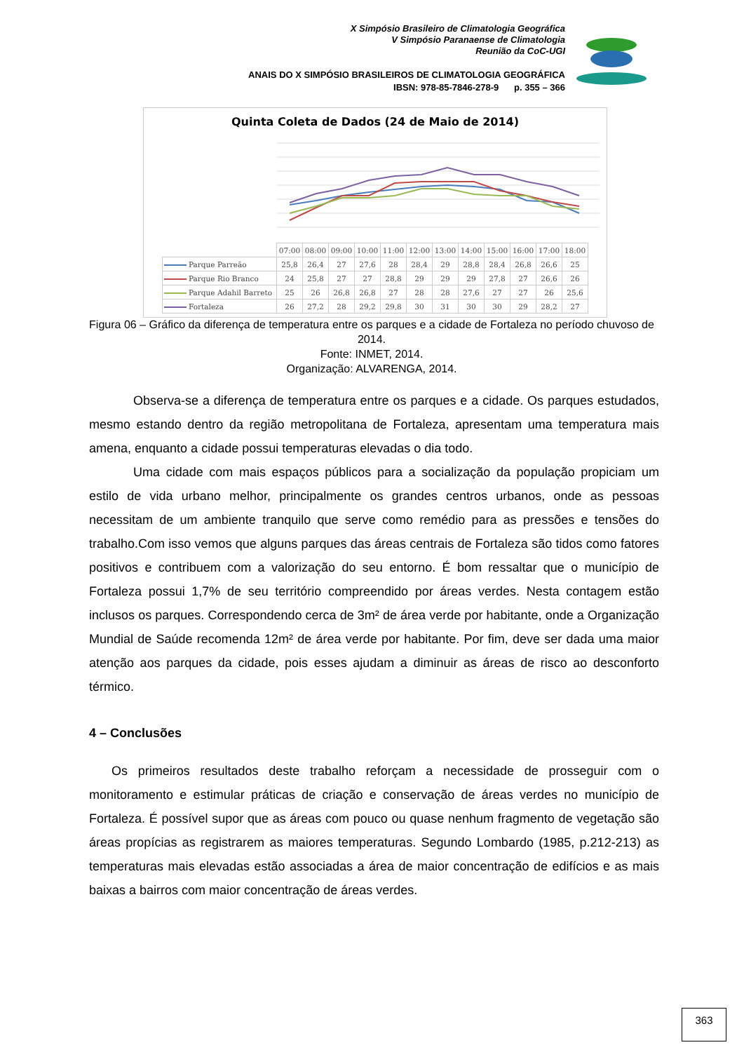X Simpósio Brasileiro de Climatologia Geográfica
V Simpósio Paranaense de Climatologia
Reunião da CoC-UGI
ANAIS DO X SIMPÓSIO BRASILEIROS DE CLIMATOLOGIA GEOGRÁFICA
IBSN: 978-85-7846-278-9 p. 355 – 366
Quinta Coleta de Dados (24 de Maio de 2014)
| | 07:00 | 08:00 | 09:00 | 10:00 | 11:00 | 12:00 | 13:00 | 14:00 | 15:00 | 16:00 | 17:00 | 18:00 |
| Parque Parreão | 25,8 | 26,4 | 27 | 27,6 | 28 | 28,4 | 29 | 28,8 | 28,4 | 26,8 | 26,6 | 25 |
| Parque Rio Branco | 24 | 25,8 | 27 | 27 | 28,8 | 29 | 29 | 29 | 27,8 | 27 | 26,6 | 26 |
| Parque Adahil Barreto | 25 | 26 | 26,8 | 26,8 | 27 | 28 | 28 | 27,6 | 27 | 27 | 26 | 25,6 |
| Fortaleza | 26 | 27,2 | 28 | 29,2 | 29,8 | 30 | 31 | 30 | 30 | 29 | 28,2 | 27 |
Figura 06 – Gráfico da diferença de temperatura entre os parques e a cidade de Fortaleza no período chuvoso de 2014.
Fonte: INMET, 2014.
Organização: ALVARENGA, 2014.
Observa-se a diferença de temperatura entre os parques e a cidade. Os parques estudados, mesmo estando dentro da região metropolitana de Fortaleza, apresentam uma temperatura mais amena, enquanto a cidade possui temperaturas elevadas o dia todo.
Uma cidade com mais espaços públicos para a socialização da população propiciam um estilo de vida urbano melhor, principalmente os grandes centros urbanos, onde as pessoas necessitam de um ambiente tranquilo que serve como remédio para as pressões e tensões do trabalho.Com isso vemos que alguns parques das áreas centrais de Fortaleza são tidos como fatores positivos e contribuem com a valorização do seu entorno. É bom ressaltar que o município de Fortaleza possui 1,7% de seu território compreendido por áreas verdes. Nesta contagem estão inclusos os parques. Correspondendo cerca de 3m² de área verde por habitante, onde a Organização Mundial de Saúde recomenda 12m² de área verde por habitante. Por fim, deve ser dada uma maior atenção aos parques da cidade, pois esses ajudam a diminuir as áreas de risco ao desconforto térmico.
4 – Conclusões
Os primeiros resultados deste trabalho reforçam a necessidade de prosseguir com o monitoramento e estimular práticas de criação e conservação de áreas verdes no município de Fortaleza. É possível supor que as áreas com pouco ou quase nenhum fragmento de vegetação são áreas propícias as registrarem as maiores temperaturas. Segundo Lombardo (1985, p.212-213) as temperaturas mais elevadas estão associadas a área de maior concentração de edifícios e as mais baixas a bairros com maior concentração de áreas verdes.
363